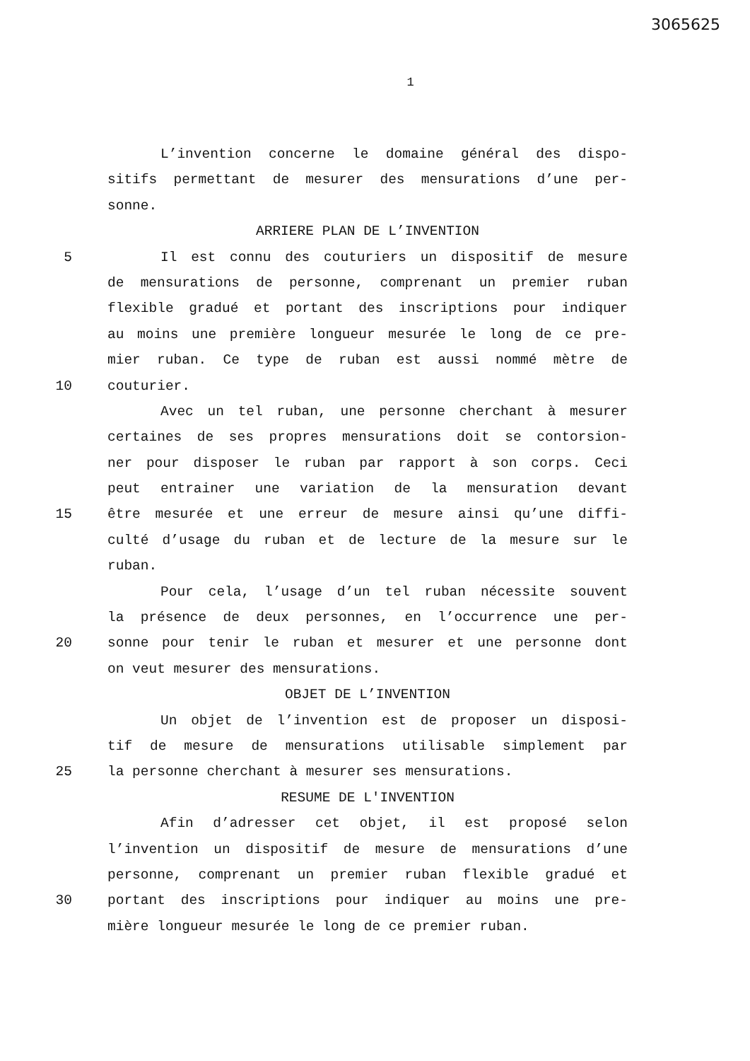3065625
1
L’invention concerne le domaine général des dispo-
sitifs permettant de mesurer des mensurations d’une per-
sonne.
ARRIERE PLAN DE L’INVENTION
5 Il est connu des couturiers un dispositif de mesure
de mensurations de personne, comprenant un premier ruban
flexible gradué et portant des inscriptions pour indiquer
au moins une première longueur mesurée le long de ce pre-
mier ruban. Ce type de ruban est aussi nommé mètre de
10 couturier.
Avec un tel ruban, une personne cherchant à mesurer
certaines de ses propres mensurations doit se contorsion-
ner pour disposer le ruban par rapport à son corps. Ceci
peut entrainer une variation de la mensuration devant
15 être mesurée et une erreur de mesure ainsi qu’une diffi-
culté d’usage du ruban et de lecture de la mesure sur le
ruban.
Pour cela, l’usage d’un tel ruban nécessite souvent
la présence de deux personnes, en l’occurrence une per-
20 sonne pour tenir le ruban et mesurer et une personne dont
on veut mesurer des mensurations.
OBJET DE L’INVENTION
Un objet de l’invention est de proposer un disposi-
tif de mesure de mensurations utilisable simplement par
25 la personne cherchant à mesurer ses mensurations.
RESUME DE L'INVENTION
Afin d’adresser cet objet, il est proposé selon
l’invention un dispositif de mesure de mensurations d’une
personne, comprenant un premier ruban flexible gradué et
30 portant des inscriptions pour indiquer au moins une pre-
mière longueur mesurée le long de ce premier ruban.